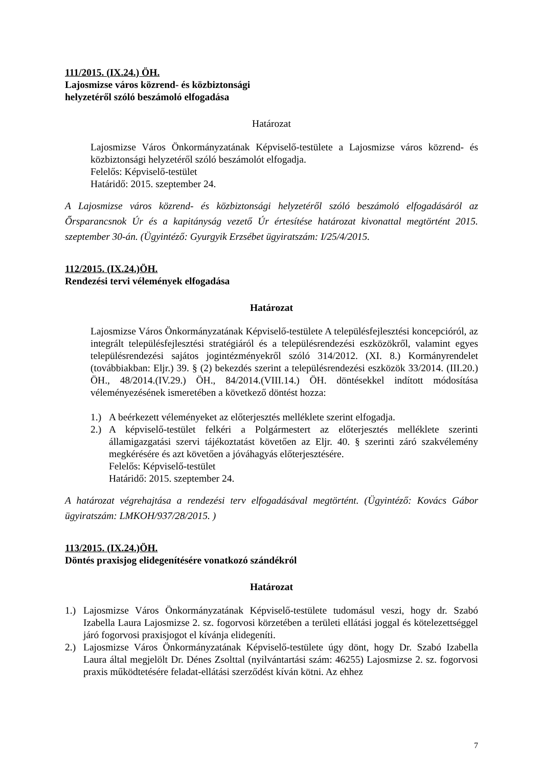111/2015. (IX.24.) ÖH.
Lajosmizse város közrend- és közbiztonsági
helyzetéről szóló beszámoló elfogadása
Határozat
Lajosmizse Város Önkormányzatának Képviselő-testülete a Lajosmizse város közrend- és közbiztonsági helyzetéről szóló beszámolót elfogadja.
Felelős: Képviselő-testület
Határidő: 2015. szeptember 24.
A Lajosmizse város közrend- és közbiztonsági helyzetéről szóló beszámoló elfogadásáról az Őrsparancsnok Úr és a kapitányság vezető Úr értesítése határozat kivonattal megtörtént 2015. szeptember 30-án. (Ügyintéző: Gyurgyik Erzsébet ügyiratszám: I/25/4/2015.
112/2015. (IX.24.)ÖH.
Rendezési tervi vélemények elfogadása
Határozat
Lajosmizse Város Önkormányzatának Képviselő-testülete A településfejlesztési koncepcióról, az integrált településfejlesztési stratégiáról és a településrendezési eszközökről, valamint egyes településrendezési sajátos jogintézményekről szóló 314/2012. (XI. 8.) Kormányrendelet (továbbiakban: Eljr.) 39. § (2) bekezdés szerint a településrendezési eszközök 33/2014. (III.20.) ÖH., 48/2014.(IV.29.) ÖH., 84/2014.(VIII.14.) ÖH. döntésekkel indított módosítása véleményezésének ismeretében a következő döntést hozza:
1.) A beérkezett véleményeket az előterjesztés melléklete szerint elfogadja.
2.) A képviselő-testület felkéri a Polgármestert az előterjesztés melléklete szerinti államigazgatási szervi tájékoztatást követően az Eljr. 40. § szerinti záró szakvélemény megkérésére és azt követően a jóváhagyás előterjesztésére.
Felelős: Képviselő-testület
Határidő: 2015. szeptember 24.
A határozat végrehajtása a rendezési terv elfogadásával megtörtént. (Ügyintéző: Kovács Gábor ügyiratszám: LMKOH/937/28/2015. )
113/2015. (IX.24.)ÖH.
Döntés praxisjog elidegenítésére vonatkozó szándékról
Határozat
1.) Lajosmizse Város Önkormányzatának Képviselő-testülete tudomásul veszi, hogy dr. Szabó Izabella Laura Lajosmizse 2. sz. fogorvosi körzetében a területi ellátási joggal és kötelezettséggel járó fogorvosi praxisjogot el kívánja elidegeníti.
2.) Lajosmizse Város Önkormányzatának Képviselő-testülete úgy dönt, hogy Dr. Szabó Izabella Laura által megjelölt Dr. Dénes Zsolttal (nyilvántartási szám: 46255) Lajosmizse 2. sz. fogorvosi praxis működtetésére feladat-ellátási szerződést kíván kötni. Az ehhez
7